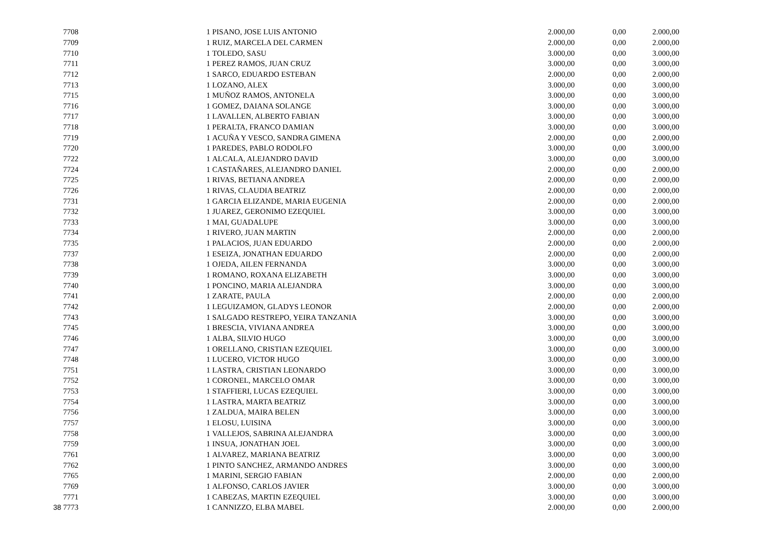| 7708 | 1 | PISANO, JOSE LUIS ANTONIO | 2.000,00 | 0,00 | 2.000,00 |
| 7709 | 1 | RUIZ, MARCELA DEL CARMEN | 2.000,00 | 0,00 | 2.000,00 |
| 7710 | 1 | TOLEDO, SASU | 3.000,00 | 0,00 | 3.000,00 |
| 7711 | 1 | PEREZ RAMOS, JUAN CRUZ | 3.000,00 | 0,00 | 3.000,00 |
| 7712 | 1 | SARCO, EDUARDO ESTEBAN | 2.000,00 | 0,00 | 2.000,00 |
| 7713 | 1 | LOZANO, ALEX | 3.000,00 | 0,00 | 3.000,00 |
| 7715 | 1 | MUÑOZ RAMOS, ANTONELA | 3.000,00 | 0,00 | 3.000,00 |
| 7716 | 1 | GOMEZ, DAIANA SOLANGE | 3.000,00 | 0,00 | 3.000,00 |
| 7717 | 1 | LAVALLEN, ALBERTO FABIAN | 3.000,00 | 0,00 | 3.000,00 |
| 7718 | 1 | PERALTA, FRANCO DAMIAN | 3.000,00 | 0,00 | 3.000,00 |
| 7719 | 1 | ACUÑA Y VESCO, SANDRA GIMENA | 2.000,00 | 0,00 | 2.000,00 |
| 7720 | 1 | PAREDES, PABLO RODOLFO | 3.000,00 | 0,00 | 3.000,00 |
| 7722 | 1 | ALCALA, ALEJANDRO DAVID | 3.000,00 | 0,00 | 3.000,00 |
| 7724 | 1 | CASTAÑARES, ALEJANDRO DANIEL | 2.000,00 | 0,00 | 2.000,00 |
| 7725 | 1 | RIVAS, BETIANA ANDREA | 2.000,00 | 0,00 | 2.000,00 |
| 7726 | 1 | RIVAS, CLAUDIA BEATRIZ | 2.000,00 | 0,00 | 2.000,00 |
| 7731 | 1 | GARCIA ELIZANDE, MARIA EUGENIA | 2.000,00 | 0,00 | 2.000,00 |
| 7732 | 1 | JUAREZ, GERONIMO EZEQUIEL | 3.000,00 | 0,00 | 3.000,00 |
| 7733 | 1 | MAI, GUADALUPE | 3.000,00 | 0,00 | 3.000,00 |
| 7734 | 1 | RIVERO, JUAN MARTIN | 2.000,00 | 0,00 | 2.000,00 |
| 7735 | 1 | PALACIOS, JUAN EDUARDO | 2.000,00 | 0,00 | 2.000,00 |
| 7737 | 1 | ESEIZA, JONATHAN EDUARDO | 2.000,00 | 0,00 | 2.000,00 |
| 7738 | 1 | OJEDA, AILEN FERNANDA | 3.000,00 | 0,00 | 3.000,00 |
| 7739 | 1 | ROMANO, ROXANA ELIZABETH | 3.000,00 | 0,00 | 3.000,00 |
| 7740 | 1 | PONCINO, MARIA ALEJANDRA | 3.000,00 | 0,00 | 3.000,00 |
| 7741 | 1 | ZARATE, PAULA | 2.000,00 | 0,00 | 2.000,00 |
| 7742 | 1 | LEGUIZAMON, GLADYS LEONOR | 2.000,00 | 0,00 | 2.000,00 |
| 7743 | 1 | SALGADO RESTREPO, YEIRA TANZANIA | 3.000,00 | 0,00 | 3.000,00 |
| 7745 | 1 | BRESCIA, VIVIANA ANDREA | 3.000,00 | 0,00 | 3.000,00 |
| 7746 | 1 | ALBA, SILVIO HUGO | 3.000,00 | 0,00 | 3.000,00 |
| 7747 | 1 | ORELLANO, CRISTIAN EZEQUIEL | 3.000,00 | 0,00 | 3.000,00 |
| 7748 | 1 | LUCERO, VICTOR HUGO | 3.000,00 | 0,00 | 3.000,00 |
| 7751 | 1 | LASTRA, CRISTIAN LEONARDO | 3.000,00 | 0,00 | 3.000,00 |
| 7752 | 1 | CORONEL, MARCELO OMAR | 3.000,00 | 0,00 | 3.000,00 |
| 7753 | 1 | STAFFIERI, LUCAS EZEQUIEL | 3.000,00 | 0,00 | 3.000,00 |
| 7754 | 1 | LASTRA, MARTA BEATRIZ | 3.000,00 | 0,00 | 3.000,00 |
| 7756 | 1 | ZALDUA, MAIRA BELEN | 3.000,00 | 0,00 | 3.000,00 |
| 7757 | 1 | ELOSU, LUISINA | 3.000,00 | 0,00 | 3.000,00 |
| 7758 | 1 | VALLEJOS, SABRINA ALEJANDRA | 3.000,00 | 0,00 | 3.000,00 |
| 7759 | 1 | INSUA, JONATHAN JOEL | 3.000,00 | 0,00 | 3.000,00 |
| 7761 | 1 | ALVAREZ, MARIANA BEATRIZ | 3.000,00 | 0,00 | 3.000,00 |
| 7762 | 1 | PINTO SANCHEZ, ARMANDO ANDRES | 3.000,00 | 0,00 | 3.000,00 |
| 7765 | 1 | MARINI, SERGIO FABIAN | 2.000,00 | 0,00 | 2.000,00 |
| 7769 | 1 | ALFONSO, CARLOS JAVIER | 3.000,00 | 0,00 | 3.000,00 |
| 7771 | 1 | CABEZAS, MARTIN EZEQUIEL | 3.000,00 | 0,00 | 3.000,00 |
| 38 7773 | 1 | CANNIZZO, ELBA MABEL | 2.000,00 | 0,00 | 2.000,00 |